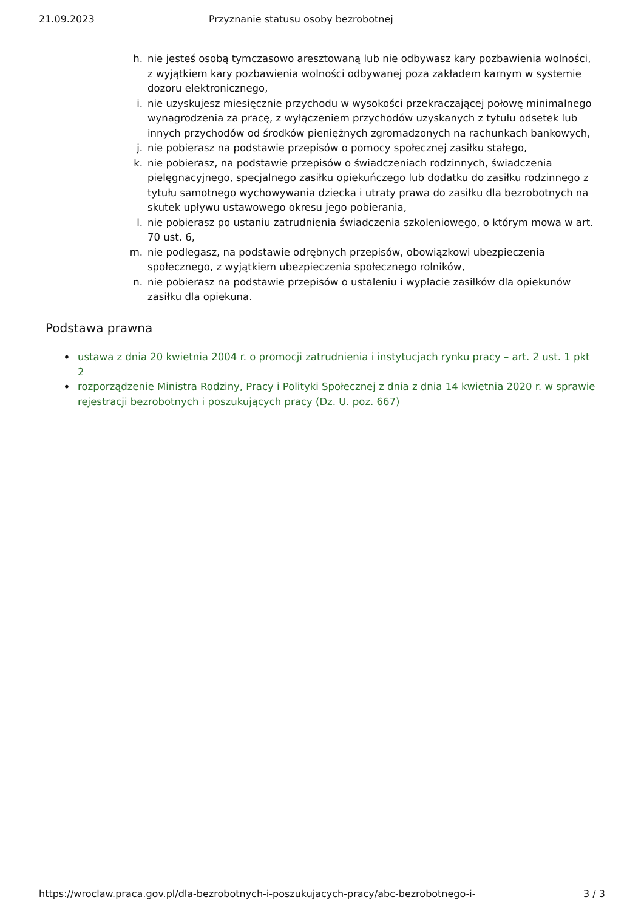21.09.2023 Przyznanie statusu osoby bezrobotnej
h. nie jesteś osobą tymczasowo aresztowaną lub nie odbywasz kary pozbawienia wolności, z wyjątkiem kary pozbawienia wolności odbywanej poza zakładem karnym w systemie dozoru elektronicznego,
i. nie uzyskujesz miesięcznie przychodu w wysokości przekraczającej połowę minimalnego wynagrodzenia za pracę, z wyłączeniem przychodów uzyskanych z tytułu odsetek lub innych przychodów od środków pieniężnych zgromadzonych na rachunkach bankowych,
j. nie pobierasz na podstawie przepisów o pomocy społecznej zasiłku stałego,
k. nie pobierasz, na podstawie przepisów o świadczeniach rodzinnych, świadczenia pielęgnacyjnego, specjalnego zasiłku opiekuńczego lub dodatku do zasiłku rodzinnego z tytułu samotnego wychowywania dziecka i utraty prawa do zasiłku dla bezrobotnych na skutek upływu ustawowego okresu jego pobierania,
l. nie pobierasz po ustaniu zatrudnienia świadczenia szkoleniowego, o którym mowa w art. 70 ust. 6,
m. nie podlegasz, na podstawie odrębnych przepisów, obowiązkowi ubezpieczenia społecznego, z wyjątkiem ubezpieczenia społecznego rolników,
n. nie pobierasz na podstawie przepisów o ustaleniu i wypłacie zasiłków dla opiekunów zasiłku dla opiekuna.
Podstawa prawna
• ustawa z dnia 20 kwietnia 2004 r. o promocji zatrudnienia i instytucjach rynku pracy – art. 2 ust. 1 pkt 2
• rozporządzenie Ministra Rodziny, Pracy i Polityki Społecznej z dnia z dnia 14 kwietnia 2020 r. w sprawie rejestracji bezrobotnych i poszukujących pracy (Dz. U. poz. 667)
https://wroclaw.praca.gov.pl/dla-bezrobotnych-i-poszukujacych-pracy/abc-bezrobotnego-i- 3 / 3